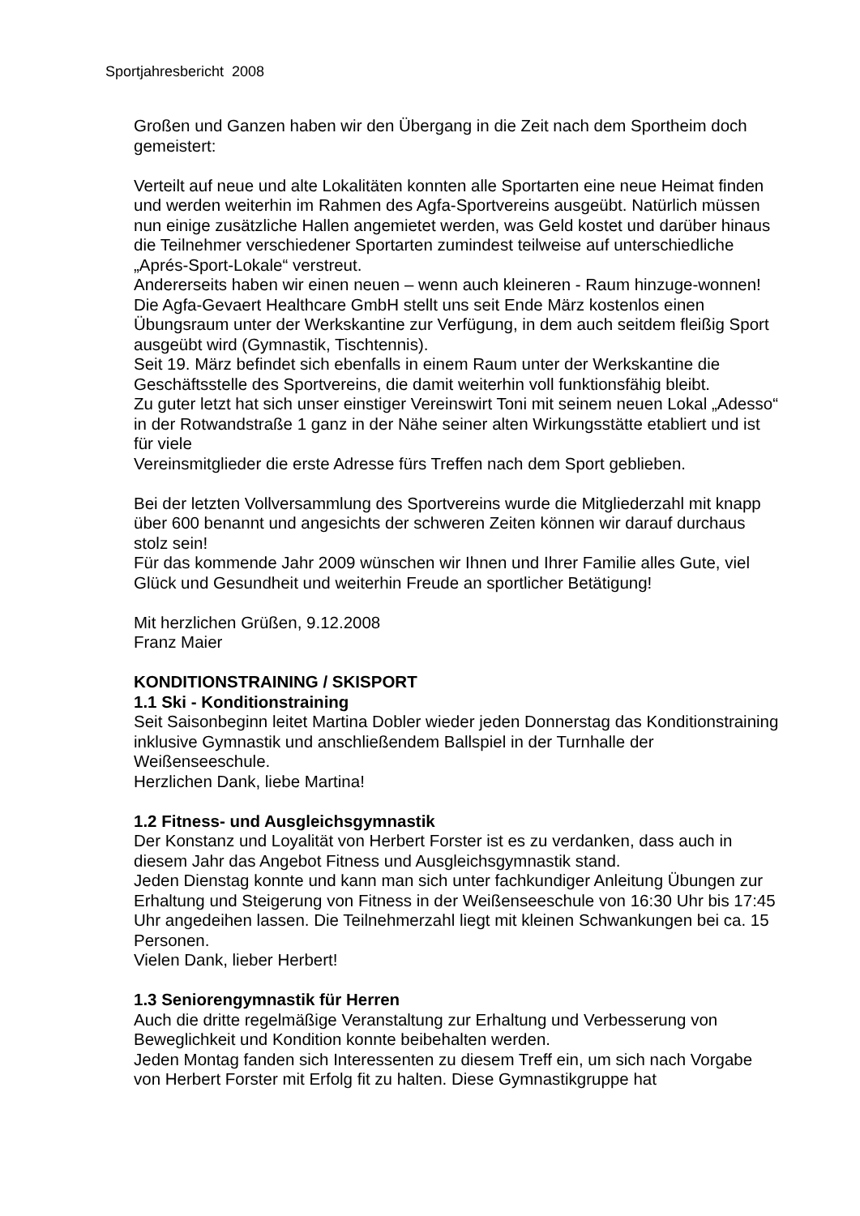Sportjahresbericht 2008
Großen und Ganzen haben wir den Übergang in die Zeit nach dem Sportheim doch gemeistert:
Verteilt auf neue und alte Lokalitäten konnten alle Sportarten eine neue Heimat finden und werden weiterhin im Rahmen des Agfa-Sportvereins ausgeübt. Natürlich müssen nun einige zusätzliche Hallen angemietet werden, was Geld kostet und darüber hinaus die Teilnehmer verschiedener Sportarten zumindest teilweise auf unterschiedliche „Aprés-Sport-Lokale“ verstreut.
Andererseits haben wir einen neuen – wenn auch kleineren - Raum hinzuge-wonnen! Die Agfa-Gevaert Healthcare GmbH stellt uns seit Ende März kostenlos einen Übungsraum unter der Werkskantine zur Verfügung, in dem auch seitdem fleißig Sport ausgeübt wird (Gymnastik, Tischtennis).
Seit 19. März befindet sich ebenfalls in einem Raum unter der Werkskantine die Geschäftsstelle des Sportvereins, die damit weiterhin voll funktionsfähig bleibt.
Zu guter letzt hat sich unser einstiger Vereinswirt Toni mit seinem neuen Lokal „Adesso“ in der Rotwandstraße 1 ganz in der Nähe seiner alten Wirkungsstätte etabliert und ist für viele
Vereinsmitglieder die erste Adresse fürs Treffen nach dem Sport geblieben.
Bei der letzten Vollversammlung des Sportvereins wurde die Mitgliederzahl mit knapp über 600 benannt und angesichts der schweren Zeiten können wir darauf durchaus stolz sein!
Für das kommende Jahr 2009 wünschen wir Ihnen und Ihrer Familie alles Gute, viel Glück und Gesundheit und weiterhin Freude an sportlicher Betätigung!
Mit herzlichen Grüßen, 9.12.2008
Franz Maier
KONDITIONSTRAINING / SKISPORT
1.1 Ski - Konditionstraining
Seit Saisonbeginn leitet Martina Dobler wieder jeden Donnerstag das Konditionstraining inklusive Gymnastik und anschließendem Ballspiel in der Turnhalle der Weißenseeschule.
Herzlichen Dank, liebe Martina!
1.2 Fitness- und Ausgleichsgymnastik
Der Konstanz und Loyalität von Herbert Forster ist es zu verdanken, dass auch in diesem Jahr das Angebot Fitness und Ausgleichsgymnastik stand.
Jeden Dienstag konnte und kann man sich unter fachkundiger Anleitung Übungen zur Erhaltung und Steigerung von Fitness in der Weißenseeschule von 16:30 Uhr bis 17:45 Uhr angedeihen lassen. Die Teilnehmerzahl liegt mit kleinen Schwankungen bei ca. 15 Personen.
Vielen Dank, lieber Herbert!
1.3 Seniorengymnastik für Herren
Auch die dritte regelmäßige Veranstaltung zur Erhaltung und Verbesserung von Beweglichkeit und Kondition konnte beibehalten werden.
Jeden Montag fanden sich Interessenten zu diesem Treff ein, um sich nach Vorgabe von Herbert Forster mit Erfolg fit zu halten. Diese Gymnastikgruppe hat